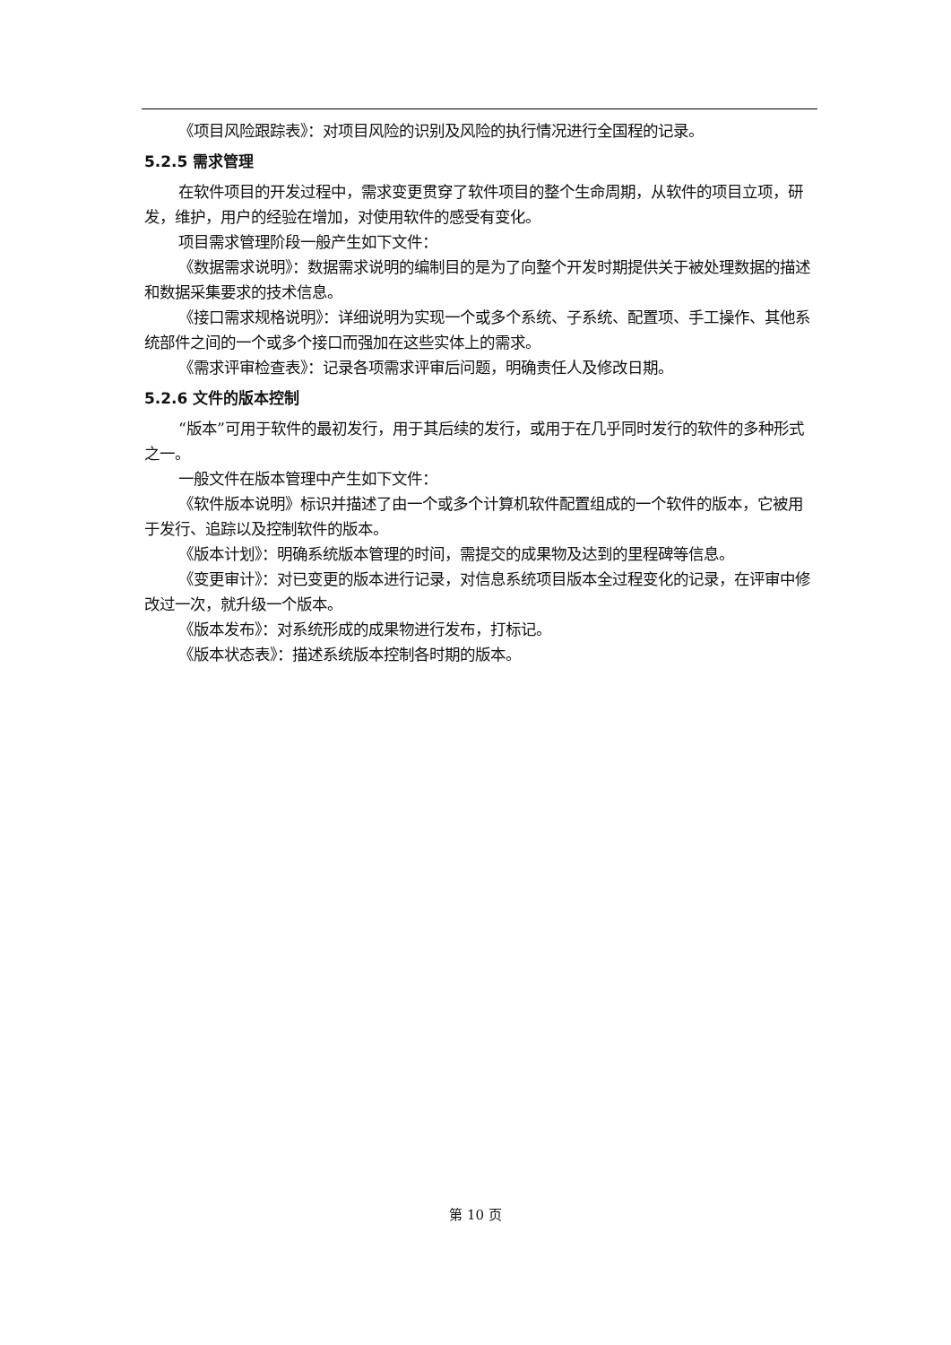《项目风险跟踪表》：对项目风险的识别及风险的执行情况进行全国程的记录。
5.2.5 需求管理
在软件项目的开发过程中，需求变更贯穿了软件项目的整个生命周期，从软件的项目立项，研发，维护，用户的经验在增加，对使用软件的感受有变化。
项目需求管理阶段一般产生如下文件：
《数据需求说明》：数据需求说明的编制目的是为了向整个开发时期提供关于被处理数据的描述和数据采集要求的技术信息。
《接口需求规格说明》：详细说明为实现一个或多个系统、子系统、配置项、手工操作、其他系统部件之间的一个或多个接口而强加在这些实体上的需求。
《需求评审检查表》：记录各项需求评审后问题，明确责任人及修改日期。
5.2.6 文件的版本控制
“版本”可用于软件的最初发行，用于其后续的发行，或用于在几乎同时发行的软件的多种形式之一。
一般文件在版本管理中产生如下文件：
《软件版本说明》标识并描述了由一个或多个计算机软件配置组成的一个软件的版本，它被用于发行、追踪以及控制软件的版本。
《版本计划》：明确系统版本管理的时间，需提交的成果物及达到的里程碑等信息。
《变更审计》：对已变更的版本进行记录，对信息系统项目版本全过程变化的记录，在评审中修改过一次，就升级一个版本。
《版本发布》：对系统形成的成果物进行发布，打标记。
《版本状态表》：描述系统版本控制各时期的版本。
第 10 页